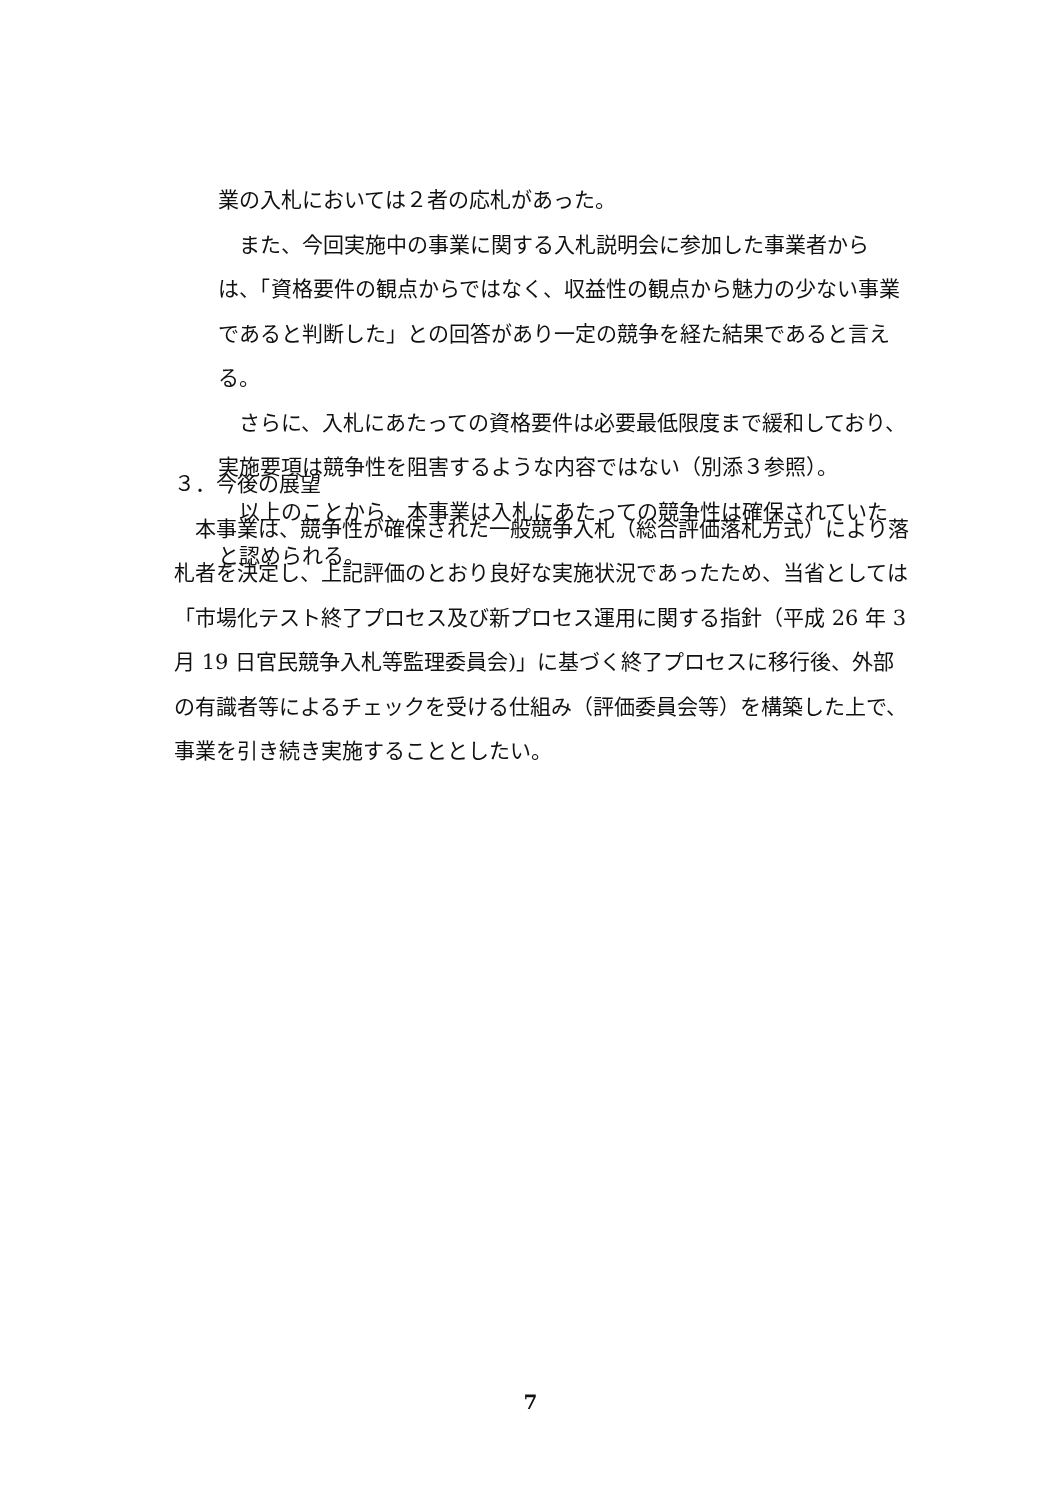業の入札においては２者の応札があった。
　また、今回実施中の事業に関する入札説明会に参加した事業者からは、「資格要件の観点からではなく、収益性の観点から魅力の少ない事業であると判断した」との回答があり一定の競争を経た結果であると言える。
　さらに、入札にあたっての資格要件は必要最低限度まで緩和しており、実施要項は競争性を阻害するような内容ではない（別添３参照）。
　以上のことから、本事業は入札にあたっての競争性は確保されていたと認められる。
３．今後の展望
　本事業は、競争性が確保された一般競争入札（総合評価落札方式）により落札者を決定し、上記評価のとおり良好な実施状況であったため、当省としては「市場化テスト終了プロセス及び新プロセス運用に関する指針（平成 26 年 3 月 19 日官民競争入札等監理委員会)」に基づく終了プロセスに移行後、外部の有識者等によるチェックを受ける仕組み（評価委員会等）を構築した上で、事業を引き続き実施することとしたい。
7